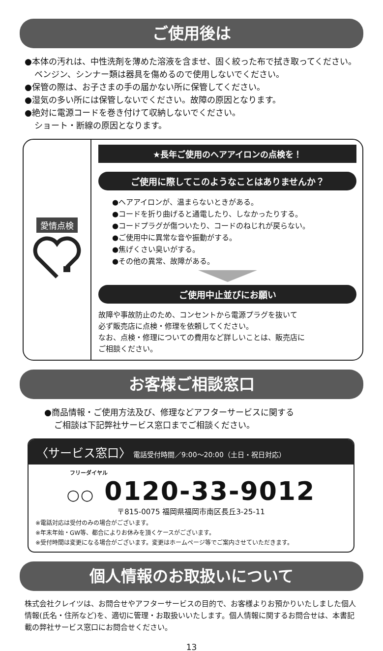ご使用後は
●本体の汚れは、中性洗剤を薄めた溶液を含ませ、固く絞った布で拭き取ってください。
ベンジン、シンナー類は器具を傷めるので使用しないでください。
●保管の際は、お子さまの手の届かない所に保管してください。
●湿気の多い所には保管しないでください。故障の原因となります。
●絶対に電源コードを巻き付けて収納しないでください。
ショート・断線の原因となります。
愛情点検
★長年ご使用のヘアアイロンの点検を！
ご使用に際してこのようなことはありませんか？
●ヘアアイロンが、温まらないときがある。
●コードを折り曲げると通電したり、しなかったりする。
●コードプラグが傷ついたり、コードのねじれが戻らない。
●ご使用中に異常な音や振動がする。
●焦げくさい臭いがする。
●その他の異常、故障がある。
ご使用中止並びにお願い
故障や事故防止のため、コンセントから電源プラグを抜いて
必ず販売店に点検・修理を依頼してください。
なお、点検・修理についての費用など詳しいことは、販売店に
ご相談ください。
お客様ご相談窓口
●商品情報・ご使用方法及び、修理などアフターサービスに関する
ご相談は下記弊社サービス窓口までご相談ください。
〈サービス窓口〉 電話受付時間／9:00〜20:00（土日・祝日対応）
フリーダイヤル
○○ 0120-33-9012
〒815-0075 福岡県福岡市南区長丘3-25-11
※電話対応は受付のみの場合がございます。
※年末年始・GW等、都合によりお休みを頂くケースがございます。
※受付時間は変更になる場合がございます。変更はホームページ等でご案内させていただきます。
個人情報のお取扱いについて
株式会社クレイツは、お問合せやアフターサービスの目的で、お客様よりお預かりいたしました個人情報(氏名・住所など)を、適切に管理・お取扱いいたします。個人情報に関するお問合せは、本書記載の弊社サービス窓口にお問合せください。
13